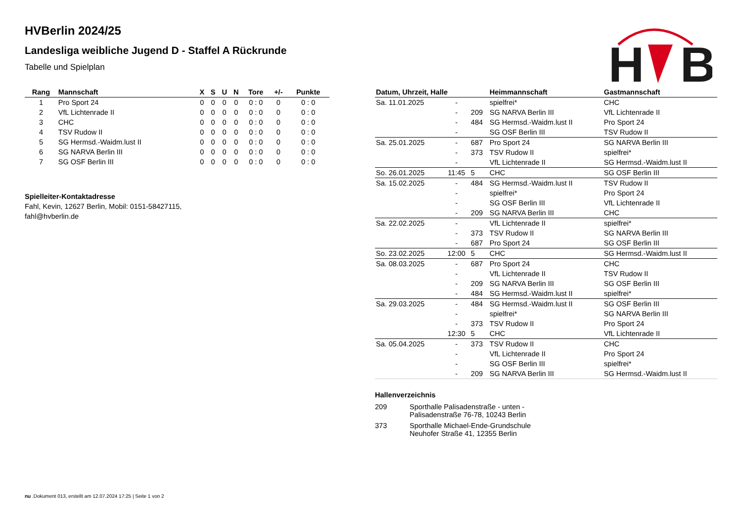H
B
HVBerlin 2024/25
Landesliga weibliche Jugend D - Staffel A Rückrunde
Tabelle und Spielplan
| Rang | Mannschaft | X | S | U | N | Tore | +/- | Punkte |
| --- | --- | --- | --- | --- | --- | --- | --- | --- |
| 1 | Pro Sport 24 | 0 | 0 | 0 | 0 | 0 : 0 | 0 | 0 : 0 |
| 2 | VfL Lichtenrade II | 0 | 0 | 0 | 0 | 0 : 0 | 0 | 0 : 0 |
| 3 | CHC | 0 | 0 | 0 | 0 | 0 : 0 | 0 | 0 : 0 |
| 4 | TSV Rudow II | 0 | 0 | 0 | 0 | 0 : 0 | 0 | 0 : 0 |
| 5 | SG Hermsd.-Waidm.lust II | 0 | 0 | 0 | 0 | 0 : 0 | 0 | 0 : 0 |
| 6 | SG NARVA Berlin III | 0 | 0 | 0 | 0 | 0 : 0 | 0 | 0 : 0 |
| 7 | SG OSF Berlin III | 0 | 0 | 0 | 0 | 0 : 0 | 0 | 0 : 0 |
Spielleiter-Kontaktadresse
Fahl, Kevin, 12627 Berlin, Mobil: 0151-58427115,
fahl@hvberlin.de
| Datum, Uhrzeit, Halle | | | Heimmannschaft | Gastmannschaft |
| --- | --- | --- | --- | --- |
| Sa. 11.01.2025 | - | | spielfrei* | CHC |
| | - | 209 | SG NARVA Berlin III | VfL Lichtenrade II |
| | - | 484 | SG Hermsd.-Waidm.lust II | Pro Sport 24 |
| | - | | SG OSF Berlin III | TSV Rudow II |
| Sa. 25.01.2025 | - | 687 | Pro Sport 24 | SG NARVA Berlin III |
| | - | 373 | TSV Rudow II | spielfrei* |
| | - | | VfL Lichtenrade II | SG Hermsd.-Waidm.lust II |
| So. 26.01.2025 | 11:45 | 5 | CHC | SG OSF Berlin III |
| Sa. 15.02.2025 | - | 484 | SG Hermsd.-Waidm.lust II | TSV Rudow II |
| | - | | spielfrei* | Pro Sport 24 |
| | - | | SG OSF Berlin III | VfL Lichtenrade II |
| | - | 209 | SG NARVA Berlin III | CHC |
| Sa. 22.02.2025 | - | | VfL Lichtenrade II | spielfrei* |
| | - | 373 | TSV Rudow II | SG NARVA Berlin III |
| | - | 687 | Pro Sport 24 | SG OSF Berlin III |
| So. 23.02.2025 | 12:00 | 5 | CHC | SG Hermsd.-Waidm.lust II |
| Sa. 08.03.2025 | - | 687 | Pro Sport 24 | CHC |
| | - | | VfL Lichtenrade II | TSV Rudow II |
| | - | 209 | SG NARVA Berlin III | SG OSF Berlin III |
| | - | 484 | SG Hermsd.-Waidm.lust II | spielfrei* |
| Sa. 29.03.2025 | - | 484 | SG Hermsd.-Waidm.lust II | SG OSF Berlin III |
| | - | | spielfrei* | SG NARVA Berlin III |
| | - | 373 | TSV Rudow II | Pro Sport 24 |
| | 12:30 | 5 | CHC | VfL Lichtenrade II |
| Sa. 05.04.2025 | - | 373 | TSV Rudow II | CHC |
| | - | | VfL Lichtenrade II | Pro Sport 24 |
| | - | | SG OSF Berlin III | spielfrei* |
| | - | 209 | SG NARVA Berlin III | SG Hermsd.-Waidm.lust II |
Hallenverzeichnis
| 209 | Sporthalle Palisadenstraße - unten - Palisadenstraße 76-78, 10243 Berlin |
| 373 | Sporthalle Michael-Ende-Grundschule Neuhofer Straße 41, 12355 Berlin |
nu .Dokument 013, erstellt am 12.07.2024 17:25 | Seite 1 von 2